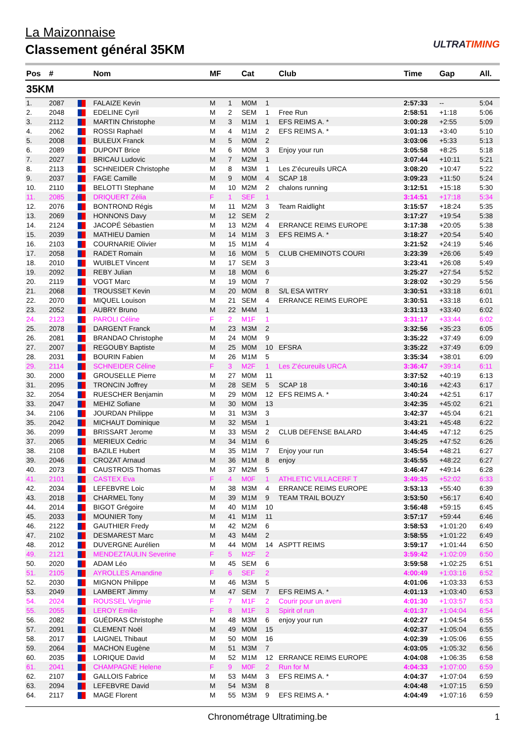La Maizonnaise
Classement général 35KM
ULTRATIMING
| Pos | # | | Nom | MF | | Cat | | Club | Time | Gap | All. |
| --- | --- | --- | --- | --- | --- | --- | --- | --- | --- | --- | --- |
| 35KM | | | | | | | | | | | |
| 1. | 2087 | | FALAIZE Kevin | M | 1 | M0M | 1 | | 2:57:33 | -- | 5:04 |
| 2. | 2048 | | EDELINE Cyril | M | 2 | SEM | 1 | Free Run | 2:58:51 | +1:18 | 5:06 |
| 3. | 2112 | | MARTIN Christophe | M | 3 | M1M | 1 | EFS REIMS A. * | 3:00:28 | +2:55 | 5:09 |
| 4. | 2062 | | ROSSI Raphaël | M | 4 | M1M | 2 | EFS REIMS A. * | 3:01:13 | +3:40 | 5:10 |
| 5. | 2008 | | BULEUX Franck | M | 5 | M0M | 2 | | 3:03:06 | +5:33 | 5:13 |
| 6. | 2089 | | DUPONT Brice | M | 6 | M0M | 3 | Enjoy your run | 3:05:58 | +8:25 | 5:18 |
| 7. | 2027 | | BRICAU Ludovic | M | 7 | M2M | 1 | | 3:07:44 | +10:11 | 5:21 |
| 8. | 2113 | | SCHNEIDER Christophe | M | 8 | M3M | 1 | Les Z'écureuils URCA | 3:08:20 | +10:47 | 5:22 |
| 9. | 2037 | | FAGE Camille | M | 9 | M0M | 4 | SCAP 18 | 3:09:23 | +11:50 | 5:24 |
| 10. | 2110 | | BELOTTI Stephane | M | 10 | M2M | 2 | chalons running | 3:12:51 | +15:18 | 5:30 |
| 11. | 2085 | | DRIQUERT Zélia | F | 1 | SEF | 1 | | 3:14:51 | +17:18 | 5:34 |
| 12. | 2076 | | BONTROND Régis | M | 11 | M2M | 3 | Team Raidlight | 3:15:57 | +18:24 | 5:35 |
| 13. | 2069 | | HONNONS Davy | M | 12 | SEM | 2 | | 3:17:27 | +19:54 | 5:38 |
| 14. | 2124 | | JACOPÉ Sébastien | M | 13 | M2M | 4 | ERRANCE REIMS EUROPE | 3:17:38 | +20:05 | 5:38 |
| 15. | 2039 | | MATHIEU Damien | M | 14 | M1M | 3 | EFS REIMS A. * | 3:18:27 | +20:54 | 5:40 |
| 16. | 2103 | | COURNARIE Olivier | M | 15 | M1M | 4 | | 3:21:52 | +24:19 | 5:46 |
| 17. | 2058 | | RADET Romain | M | 16 | M0M | 5 | CLUB CHEMINOTS COURI | 3:23:39 | +26:06 | 5:49 |
| 18. | 2010 | | WUIBLET Vincent | M | 17 | SEM | 3 | | 3:23:41 | +26:08 | 5:49 |
| 19. | 2092 | | REBY Julian | M | 18 | M0M | 6 | | 3:25:27 | +27:54 | 5:52 |
| 20. | 2119 | | VOGT Marc | M | 19 | M0M | 7 | | 3:28:02 | +30:29 | 5:56 |
| 21. | 2068 | | TROUSSET Kevin | M | 20 | M0M | 8 | S/L ESA WITRY | 3:30:51 | +33:18 | 6:01 |
| 22. | 2070 | | MIQUEL Louison | M | 21 | SEM | 4 | ERRANCE REIMS EUROPE | 3:30:51 | +33:18 | 6:01 |
| 23. | 2052 | | AUBRY Bruno | M | 22 | M4M | 1 | | 3:31:13 | +33:40 | 6:02 |
| 24. | 2123 | | PAROLI Céline | F | 2 | M1F | 1 | | 3:31:17 | +33:44 | 6:02 |
| 25. | 2078 | | DARGENT Franck | M | 23 | M3M | 2 | | 3:32:56 | +35:23 | 6:05 |
| 26. | 2081 | | BRANDAO Christophe | M | 24 | M0M | 9 | | 3:35:22 | +37:49 | 6:09 |
| 27. | 2007 | | REGOUBY Baptiste | M | 25 | M0M | 10 | EFSRA | 3:35:22 | +37:49 | 6:09 |
| 28. | 2031 | | BOURIN Fabien | M | 26 | M1M | 5 | | 3:35:34 | +38:01 | 6:09 |
| 29. | 2114 | | SCHNEIDER Céline | F | 3 | M2F | 1 | Les Z'écureuils URCA | 3:36:47 | +39:14 | 6:11 |
| 30. | 2000 | | GROUSELLE Pierre | M | 27 | M0M | 11 | | 3:37:52 | +40:19 | 6:13 |
| 31. | 2095 | | TRONCIN Joffrey | M | 28 | SEM | 5 | SCAP 18 | 3:40:16 | +42:43 | 6:17 |
| 32. | 2054 | | RUESCHER Benjamin | M | 29 | M0M | 12 | EFS REIMS A. * | 3:40:24 | +42:51 | 6:17 |
| 33. | 2047 | | MEHIZ Sofiane | M | 30 | M0M | 13 | | 3:42:35 | +45:02 | 6:21 |
| 34. | 2106 | | JOURDAN Philippe | M | 31 | M3M | 3 | | 3:42:37 | +45:04 | 6:21 |
| 35. | 2042 | | MICHAUT Dominique | M | 32 | M5M | 1 | | 3:43:21 | +45:48 | 6:22 |
| 36. | 2099 | | BRISSART Jerome | M | 33 | M5M | 2 | CLUB DEFENSE BALARD | 3:44:45 | +47:12 | 6:25 |
| 37. | 2065 | | MERIEUX Cedric | M | 34 | M1M | 6 | | 3:45:25 | +47:52 | 6:26 |
| 38. | 2108 | | BAZILE Hubert | M | 35 | M1M | 7 | Enjoy your run | 3:45:54 | +48:21 | 6:27 |
| 39. | 2046 | | CROZAT Arnaud | M | 36 | M1M | 8 | enjoy | 3:45:55 | +48:22 | 6:27 |
| 40. | 2073 | | CAUSTROIS Thomas | M | 37 | M2M | 5 | | 3:46:47 | +49:14 | 6:28 |
| 41. | 2101 | | CASTEX Eva | F | 4 | M0F | 1 | ATHLETIC VILLACERF T | 3:49:35 | +52:02 | 6:33 |
| 42. | 2034 | | LEFEBVRE Loic | M | 38 | M3M | 4 | ERRANCE REIMS EUROPE | 3:53:13 | +55:40 | 6:39 |
| 43. | 2018 | | CHARMEL Tony | M | 39 | M1M | 9 | TEAM TRAIL BOUZY | 3:53:50 | +56:17 | 6:40 |
| 44. | 2014 | | BIGOT Grégoire | M | 40 | M1M | 10 | | 3:56:48 | +59:15 | 6:45 |
| 45. | 2033 | | MOUNIER Tony | M | 41 | M1M | 11 | | 3:57:17 | +59:44 | 6:46 |
| 46. | 2122 | | GAUTHIER Fredy | M | 42 | M2M | 6 | | 3:58:53 | +1:01:20 | 6:49 |
| 47. | 2102 | | DESMAREST Marc | M | 43 | M4M | 2 | | 3:58:55 | +1:01:22 | 6:49 |
| 48. | 2012 | | DUVERGNE Aurélien | M | 44 | M0M | 14 | ASPTT REIMS | 3:59:17 | +1:01:44 | 6:50 |
| 49. | 2121 | | MENDEZTAULIN Severine | F | 5 | M2F | 2 | | 3:59:42 | +1:02:09 | 6:50 |
| 50. | 2020 | | ADAM Léo | M | 45 | SEM | 6 | | 3:59:58 | +1:02:25 | 6:51 |
| 51. | 2105 | | AYROLLES Amandine | F | 6 | SEF | 2 | | 4:00:49 | +1:03:16 | 6:52 |
| 52. | 2030 | | MIGNON Philippe | M | 46 | M3M | 5 | | 4:01:06 | +1:03:33 | 6:53 |
| 53. | 2049 | | LAMBERT Jimmy | M | 47 | SEM | 7 | EFS REIMS A. * | 4:01:13 | +1:03:40 | 6:53 |
| 54. | 2024 | | ROUSSEL Virginie | F | 7 | M1F | 2 | Courir pour un aveni | 4:01:30 | +1:03:57 | 6:53 |
| 55. | 2055 | | LEROY Emilie | F | 8 | M1F | 3 | Spirit of run | 4:01:37 | +1:04:04 | 6:54 |
| 56. | 2082 | | GUÉDRAS Christophe | M | 48 | M3M | 6 | enjoy your run | 4:02:27 | +1:04:54 | 6:55 |
| 57. | 2091 | | CLEMENT Noël | M | 49 | M0M | 15 | | 4:02:37 | +1:05:04 | 6:55 |
| 58. | 2017 | | LAIGNEL Thibaut | M | 50 | M0M | 16 | | 4:02:39 | +1:05:06 | 6:55 |
| 59. | 2064 | | MACHON Eugène | M | 51 | M3M | 7 | | 4:03:05 | +1:05:32 | 6:56 |
| 60. | 2035 | | LORIQUE David | M | 52 | M1M | 12 | ERRANCE REIMS EUROPE | 4:04:08 | +1:06:35 | 6:58 |
| 61. | 2041 | | CHAMPAGNE Helene | F | 9 | M0F | 2 | Run for M | 4:04:33 | +1:07:00 | 6:59 |
| 62. | 2107 | | GALLOIS Fabrice | M | 53 | M4M | 3 | EFS REIMS A. * | 4:04:37 | +1:07:04 | 6:59 |
| 63. | 2094 | | LEFEBVRE David | M | 54 | M3M | 8 | | 4:04:48 | +1:07:15 | 6:59 |
| 64. | 2117 | | MAGE Florent | M | 55 | M3M | 9 | EFS REIMS A. * | 4:04:49 | +1:07:16 | 6:59 |
Chronométrage Ultratiming.be 1